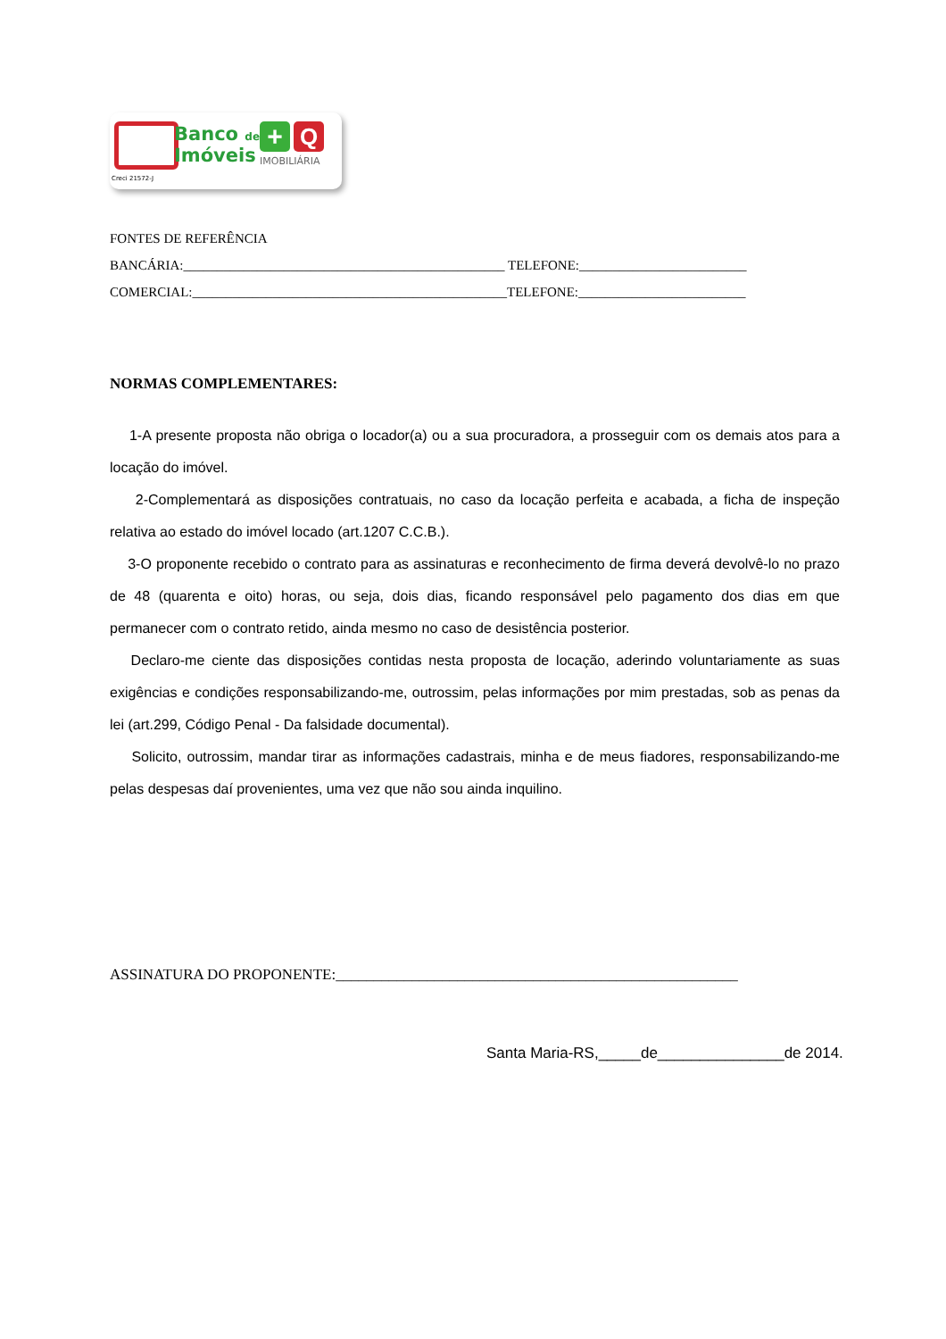Banco de
Imóveis
+ Q
IMOBILIÁRIA
Creci 21572-J
FONTES DE REFERÊNCIA
BANCÁRIA:________________________________________________ TELEFONE:_________________________
COMERCIAL:_______________________________________________TELEFONE:_________________________
NORMAS COMPLEMENTARES:
1-A presente proposta não obriga o locador(a) ou a sua procuradora, a prosseguir com os demais atos para a locação do imóvel.
2-Complementará as disposições contratuais, no caso da locação perfeita e acabada, a ficha de inspeção relativa ao estado do imóvel locado (art.1207 C.C.B.).
3-O proponente recebido o contrato para as assinaturas e reconhecimento de firma deverá devolvê-lo no prazo de 48 (quarenta e oito) horas, ou seja, dois dias, ficando responsável pelo pagamento dos dias em que permanecer com o contrato retido, ainda mesmo no caso de desistência posterior.
Declaro-me ciente das disposições contidas nesta proposta de locação, aderindo voluntariamente as suas exigências e condições responsabilizando-me, outrossim, pelas informações por mim prestadas, sob as penas da lei (art.299, Código Penal - Da falsidade documental).
Solicito, outrossim, mandar tirar as informações cadastrais, minha e de meus fiadores, responsabilizando-me pelas despesas daí provenientes, uma vez que não sou ainda inquilino.
ASSINATURA DO PROPONENTE:_____________________________________________________
Santa Maria-RS,_____de_______________de 2014.